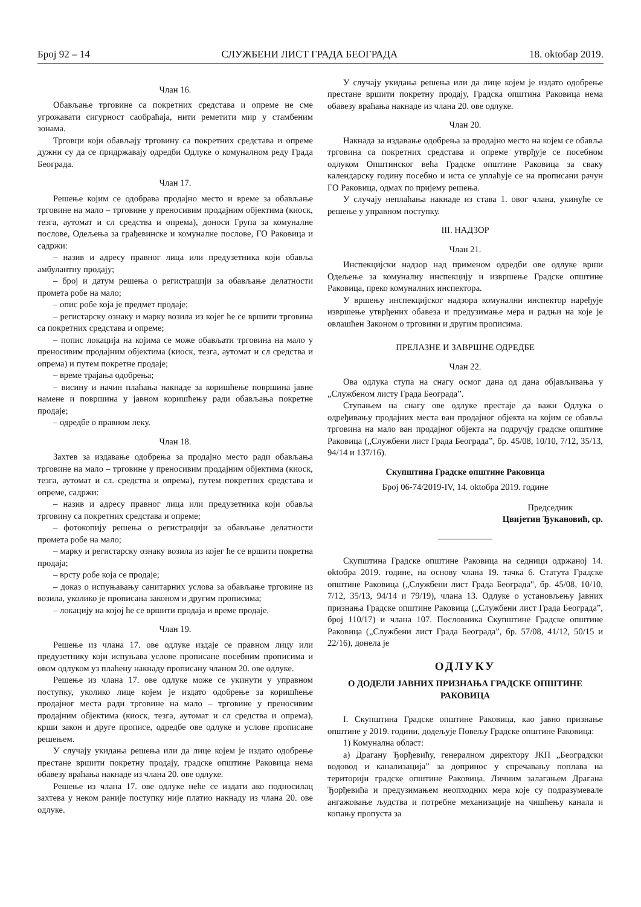Број 92 – 14 СЛУЖБЕНИ ЛИСТ ГРАДА БЕОГРАДА 18. oktобар 2019.
Члан 16.
Обављање трговине са покретних средстава и опреме не сме угрожавати сигурност саобраћаја, нити реметити мир у стамбеним зонама.
Трговци који обављају трговину са покретних средстава и опреме дужни су да се придржавају одредби Одлуке о комуналном реду Града Београда.
Члан 17.
Решење којим се одобрава продајно место и време за обављање трговине на мало – трговине у преносивим продајним објектима (киоск, тезга, аутомат и сл средства и опрема), доноси Група за комуналне послове, Одељења за грађевинске и комуналне послове, ГО Раковица и садржи:
– назив и адресу правног лица или предузетника који обавља амбулантну продају;
– број и датум решења о регистрацији за обављање делатности промета робе на мало;
– опис робе која је предмет продаје;
– регистарску ознаку и марку возила из којег ће се вршити трговина са покретних средстава и опреме;
– попис локација на којима се може обављати трговина на мало у преносивим продајним објектима (киоск, тезга, аутомат и сл средства и опрема) и путем покретне продаје;
– време трајања одобрења;
– висину и начин плаћања накнаде за коришћење површина јавне намене и површина у јавном коришћењу ради обављања покретне продаје;
– одредбе о правном леку.
Члан 18.
Захтев за издавање одобрења за продајно место ради обављања трговине на мало – трговине у преносивим продајним објектима (киоск, тезга, аутомат и сл. средства и опрема), путем покретних средстава и опреме, садржи:
– назив и адресу правног лица или предузетника који обавља трговину са покретних средстава и опреме;
– фотокопију решења о регистрацији за обављање делатности промета робе на мало;
– марку и регистарску ознаку возила из којег ће се вршити покретна продаја;
– врсту робе која се продаје;
– доказ о испуњавању санитарних услова за обављање трговине из возила, уколико је прописана законом и другим прописима;
– локацију на којој ће се вршити продаја и време продаје.
Члан 19.
Решење из члана 17. ове одлуке издаје се правном лицу или предузетнику који испуњава услове прописане посебним прописима и овом одлуком уз плаћену накнаду прописану чланом 20. ове одлуке.
Решење из члана 17. ове одлуке може се укинути у управном поступку, уколико лице којем је издато одобрење за коришћење продајног места ради трговине на мало – трговине у преносивим продајним објектима (киоск, тезга, аутомат и сл средства и опрема), крши закон и друге прописе, одредбе ове одлуке и услове прописане решењем.
У случају укидања решења или да лице којем је издато одобрење престане вршити покретну продају, градске општине Раковица нема обавезу враћања накнаде из члана 20. ове одлуке.
Решење из члана 17. ове одлуке неће се издати ако подносилац захтева у неком раније поступку није платио накнаду из члана 20. ове одлуке.
У случају укидања решења или да лице којем је издато одобрење престане вршити покретну продају, Градска општина Раковица нема обавезу враћања накнаде из члана 20. ове одлуке.
Члан 20.
Накнада за издавање одобрења за продајно место на којем се обавља трговина са покретних средстава и опреме утврђује се посебном одлуком Општинског већа Градске општине Раковица за сваку календарску годину посебно и иста се уплаћује се на прописани рачун ГО Раковица, одмах по пријему решења.
У случају неплаћања накнаде из става 1. овог члана, укинуће се решење у управном поступку.
III. НАДЗОР
Члан 21.
Инспекцијски надзор над применом одредби ове одлуке врши Одељење за комуналну инспекцију и извршење Градске општине Раковица, преко комуналних инспектора.
У вршењу инспекцијског надзора комунални инспектор наређује извршење утврђених обавеза и предузимање мера и радњи на које је овлашћен Законом о трговини и другим прописима.
ПРЕЛАЗНЕ И ЗАВРШНЕ ОДРЕДБЕ
Члан 22.
Ова одлука ступа на снагу осмог дана од дана објављивања у „Службеном листу Града Београда”.
Ступањем на снагу ове одлуке престаје да важи Одлука о одређивању продајних места ван продајног објекта на којим се обавља трговина на мало ван продајног објекта на подручју градске општине Раковица („Службени лист Града Београда”, бр. 45/08, 10/10, 7/12, 35/13, 94/14 и 137/16).
Скупштина Градске општине Раковица
Број 06-74/2019-IV, 14. oktобра 2019. године
Председник
Цвијетин Ђукановић, ср.
Скупштина Градске општине Раковица на седници одржаној 14. oktобра 2019. године, на основу члана 19. тачка 6. Статута Градске општине Раковица („Службени лист Града Београда", бр. 45/08, 10/10, 7/12, 35/13, 94/14 и 79/19), члана 13. Одлуке о установљењу јавних признања Градске општине Раковица („Службени лист Града Београда”, број 110/17) и члана 107. Пословника Скупштине Градске општине Раковица („Службени лист Града Београда”, бр. 57/08, 41/12, 50/15 и 22/16), донела је
ОДЛУКУ
О ДОДЕЛИ ЈАВНИХ ПРИЗНАЊА ГРАДСКЕ ОПШТИНЕ РАКОВИЦА
I. Скупштина Градске општине Раковица, као јавно признање општине у 2019. години, додељује Повељу Градске општине Раковица:
1) Комунална област:
а) Драгану Ђорђевићу, генералном директору ЈКП „Београдски водовод и канализација” за допринос у спречавању поплава на територији градске општине Раковица. Личним залагањем Драгана Ђорђевића и предузимањем неопходних мера које су подразумевале ангажовање људства и потребне механизације на чишћењу канала и копању пропуста за